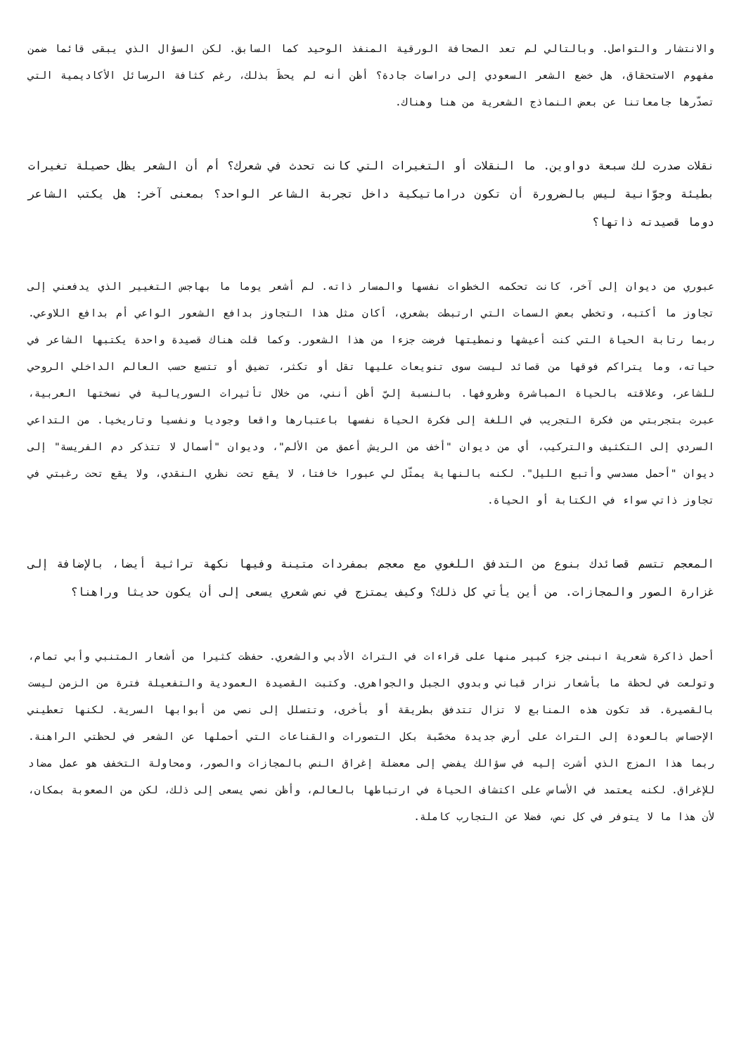والانتشار والتواصل. وبالتالي لم تعد الصحافة الورقية المنفذ الوحيد كما السابق. لكن السؤال الذي يبقى قائما ضمن مفهوم الاستحقاق، هل خضع الشعر السعودي إلى دراسات جادة؟ أظن أنه لم يحظَ بذلك، رغم كثافة الرسائل الأكاديمية التي تصدّرها جامعاتنا عن بعض النماذج الشعرية من هنا وهناك.
نقلات صدرت لك سبعة دواوين. ما النقلات أو التغيرات التي كانت تحدث في شعرك؟ أم أن الشعر يظل حصيلة تغيرات بطيئة وجوّانية ليس بالضرورة أن تكون دراماتيكية داخل تجربة الشاعر الواحد؟ بمعنى آخر: هل يكتب الشاعر دوما قصيدته ذاتها؟
عبوري من ديوان إلى آخر، كانت تحكمه الخطوات نفسها والمسار ذاته. لم أشعر يوما ما بهاجس التغيير الذي يدفعني إلى تجاوز ما أكتبه، وتخطي بعض السمات التي ارتبطت بشعري، أكان مثل هذا التجاوز بدافع الشعور الواعي أم بدافع اللاوعي. ربما رتابة الحياة التي كنت أعيشها ونمطيتها فرضت جزءا من هذا الشعور. وكما قلت هناك قصيدة واحدة يكتبها الشاعر في حياته، وما يتراكم فوقها من قصائد ليست سوى تنويعات عليها تقل أو تكثر، تضيق أو تتسع حسب العالم الداخلي الروحي للشاعر، وعلاقته بالحياة المباشرة وظروفها. بالنسبة إليّ أظن أنني، من خلال تأثيرات السوريالية في نسختها العربية، عبرت بتجربتي من فكرة التجريب في اللغة إلى فكرة الحياة نفسها باعتبارها واقعا وجوديا ونفسيا وتاريخيا. من التداعي السردي إلى التكثيف والتركيب، أي من ديوان "أخف من الريش أعمق من الألم"، وديوان "أسمال لا تتذكر دم الفريسة" إلى ديوان "أحمل مسدسي وأتبع الليل". لكنه بالنهاية يمثّل لي عبورا خافتا، لا يقع تحت نظري النقدي، ولا يقع تحت رغبتي في تجاوز ذاتي سواء في الكتابة أو الحياة.
المعجم تتسم قصائدك بنوع من التدفق اللغوي مع معجم بمفردات متينة وفيها نكهة تراثية أيضا، بالإضافة إلى غزارة الصور والمجازات. من أين يأتي كل ذلك؟ وكيف يمتزج في نص شعري يسعى إلى أن يكون حديثا وراهنا؟
أحمل ذاكرة شعرية انبنى جزء كبير منها على قراءات في التراث الأدبي والشعري. حفظت كثيرا من أشعار المتنبي وأبي تمام، وتولعت في لحظة ما بأشعار نزار قباني وبدوي الجبل والجواهري. وكتبت القصيدة العمودية والتفعيلة فترة من الزمن ليست بالقصيرة. قد تكون هذه المنابع لا تزال تتدفق بطريقة أو بأخرى، وتتسلل إلى نصي من أبوابها السرية. لكنها تعطيني الإحساس بالعودة إلى التراث على أرض جديدة مخصّبة بكل التصورات والقناعات التي أحملها عن الشعر في لحظتي الراهنة. ربما هذا المزج الذي أشرت إليه في سؤالك يفضي إلى معضلة إغراق النص بالمجازات والصور، ومحاولة التخفف هو عمل مضاد للإغراق. لكنه يعتمد في الأساس على اكتشاف الحياة في ارتباطها بالعالم، وأظن نصي يسعى إلى ذلك، لكن من الصعوبة بمكان، لأن هذا ما لا يتوفر في كل نص، فضلا عن التجارب كاملة.